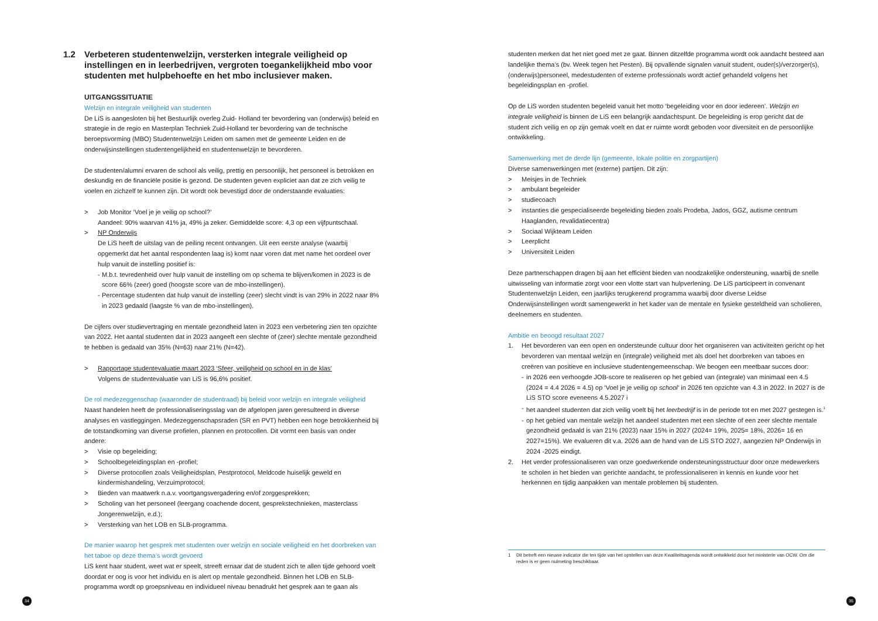1.2 Verbeteren studentenwelzijn, versterken integrale veiligheid op instellingen en in leerbedrijven, vergroten toegankelijkheid mbo voor studenten met hulpbehoefte en het mbo inclusiever maken.
UITGANGSSITUATIE
Welzijn en integrale veiligheid van studenten
De LiS is aangesloten bij het Bestuurlijk overleg Zuid- Holland ter bevordering van (onderwijs) beleid en strategie in de regio en Masterplan Techniek Zuid-Holland ter bevordering van de technische beroepsvorming (MBO) Studentenwelzijn Leiden om samen met de gemeente Leiden en de onderwijsinstellingen studentengelijkheid en studentenwelzijn te bevorderen.
De studenten/alumni ervaren de school als veilig, prettig en persoonlijk, het personeel is betrokken en deskundig en de financiële positie is gezond. De studenten geven expliciet aan dat ze zich veilig te voelen en zichzelf te kunnen zijn. Dit wordt ook bevestigd door de onderstaande evaluaties:
> Job Monitor ‘Voel je je veilig op school?’
Aandeel: 90% waarvan 41% ja, 49% ja zeker. Gemiddelde score: 4,3 op een vijfpuntschaal.
> NP Onderwijs
De LiS heeft de uitslag van de peiling recent ontvangen. Uit een eerste analyse (waarbij opgemerkt dat het aantal respondenten laag is) komt naar voren dat met name het oordeel over hulp vanuit de instelling positief is:
- M.b.t. tevredenheid over hulp vanuit de instelling om op schema te blijven/komen in 2023 is de score 66% (zeer) goed (hoogste score van de mbo-instellingen).
- Percentage studenten dat hulp vanuit de instelling (zeer) slecht vindt is van 29% in 2022 naar 8% in 2023 gedaald (laagste % van de mbo-instellingen).
De cijfers over studievertraging en mentale gezondheid laten in 2023 een verbetering zien ten opzichte van 2022. Het aantal studenten dat in 2023 aangeeft een slechte of (zeer) slechte mentale gezondheid te hebben is gedaald van 35% (N=63) naar 21% (N=42).
> Rapportage studentevaluatie maart 2023 ‘Sfeer, veiligheid op school en in de klas’
Volgens de studentevaluatie van LiS is 96,6% positief.
De rol medezeggenschap (waaronder de studentraad) bij beleid voor welzijn en integrale veiligheid
Naast handelen heeft de professionaliseringsslag van de afgelopen jaren geresulteerd in diverse analyses en vastleggingen. Medezeggenschapsraden (SR en PVT) hebben een hoge betrokkenheid bij de totstandkoming van diverse profielen, plannen en protocollen. Dit vormt een basis van onder andere:
> Visie op begeleiding;
> Schoolbegeleidingsplan en -profiel;
> Diverse protocollen zoals Veiligheidsplan, Pestprotocol, Meldcode huiselijk geweld en kindermishandeling, Verzuimprotocol;
> Bieden van maatwerk n.a.v. voortgangsvergadering en/of zorggesprekken;
> Scholing van het personeel (leergang coachende docent, gesprekstechnieken, masterclass Jongerenwelzijn, e.d.);
> Versterking van het LOB en SLB-programma.
De manier waarop het gesprek met studenten over welzijn en sociale veiligheid en het doorbreken van het taboe op deze thema’s wordt gevoerd
LiS kent haar student, weet wat er speelt, streeft ernaar dat de student zich te allen tijde gehoord voelt doordat er oog is voor het individu en is alert op mentale gezondheid. Binnen het LOB en SLB-programma wordt op groepsniveau en individueel niveau benadrukt het gesprek aan te gaan als
studenten merken dat het niet goed met ze gaat. Binnen ditzelfde programma wordt ook aandacht besteed aan landelijke thema’s (bv. Week tegen het Pesten). Bij opvallende signalen vanuit student, ouder(s)/verzorger(s), (onderwijs)personeel, medestudenten of externe professionals wordt actief gehandeld volgens het begeleidingsplan en -profiel.
Op de LiS worden studenten begeleid vanuit het motto ‘begeleiding voor en door iedereen’. Welzijn en integrale veiligheid is binnen de LiS een belangrijk aandachtspunt. De begeleiding is erop gericht dat de student zich veilig en op zijn gemak voelt en dat er ruimte wordt geboden voor diversiteit en de persoonlijke ontwikkeling.
Samenwerking met de derde lijn (gemeente, lokale politie en zorgpartijen)
Diverse samenwerkingen met (externe) partijen. Dit zijn:
> Meisjes in de Techniek
> ambulant begeleider
> studiecoach
> instanties die gespecialiseerde begeleiding bieden zoals Prodeba, Jados, GGZ, autisme centrum Haaglanden, revalidatiecentra)
> Sociaal Wijkteam Leiden
> Leerplicht
> Universiteit Leiden
Deze partnerschappen dragen bij aan het efficiënt bieden van noodzakelijke ondersteuning, waarbij de snelle uitwisseling van informatie zorgt voor een vlotte start van hulpverlening. De LiS participeert in convenant Studentenwelzijn Leiden, een jaarlijks terugkerend programma waarbij door diverse Leidse Onderwijsinstellingen wordt samengewerkt in het kader van de mentale en fysieke gesteldheid van scholieren, deelnemers en studenten.
Ambitie en beoogd resultaat 2027
1. Het bevorderen van een open en ondersteunde cultuur door het organiseren van activiteiten gericht op het bevorderen van mentaal welzijn en (integrale) veiligheid met als doel het doorbreken van taboes en creëren van positieve en inclusieve studentengemeenschap. We beogen een meetbaar succes door:
- in 2026 een verhoogde JOB-score te realiseren op het gebied van (integrale) van minimaal een 4.5 (2024 = 4.4 2026 = 4.5) op ‘Voel je je veilig op school’ in 2026 ten opzichte van 4.3 in 2022. In 2027 is de LiS STO score eveneens 4.5.2027 i
- het aandeel studenten dat zich veilig voelt bij het leerbedrijf is in de periode tot en met 2027 gestegen is.<sup>1</sup>
- op het gebied van mentale welzijn het aandeel studenten met een slechte of een zeer slechte mentale gezondheid gedaald is van 21% (2023) naar 15% in 2027 (2024= 19%, 2025= 18%, 2026= 16 en 2027=15%). We evalueren dit v.a. 2026 aan de hand van de LiS STO 2027, aangezien NP Onderwijs in 2024 -2025 eindigt.
2. Het verder professionaliseren van onze goedwerkende ondersteuningsstructuur door onze medewerkers te scholen in het bieden van gerichte aandacht, te professionaliseren in kennis en kunde voor het herkennen en tijdig aanpakken van mentale problemen bij studenten.
1 Dit betreft een nieuwe indicator die ten tijde van het opstellen van deze Kwaliteitsagenda wordt ontwikkeld door het ministerie van OCW. Om die reden is er geen nulmeting beschikbaar.
34 35